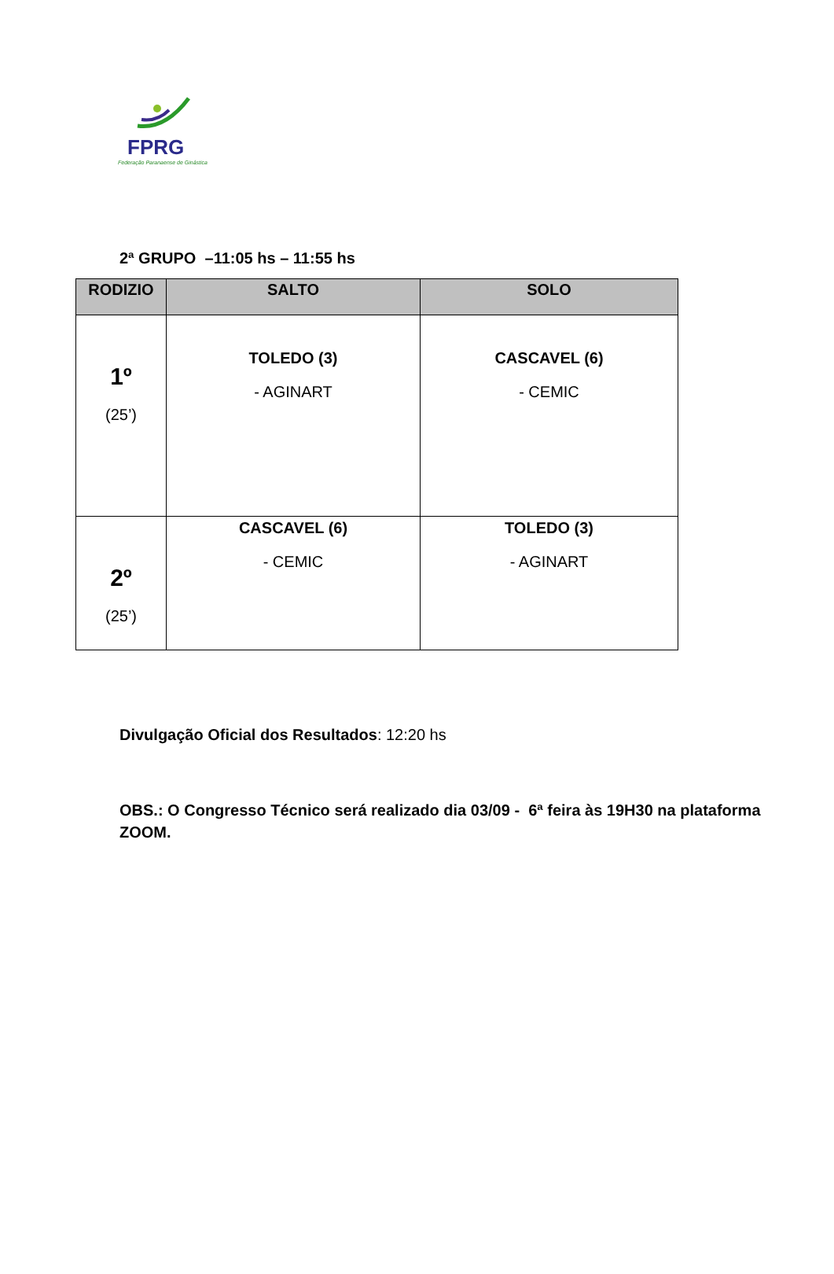FPRG
Federação Paranaense de Ginástica
2ª GRUPO –11:05 hs – 11:55 hs
| RODIZIO | SALTO | SOLO |
| --- | --- | --- |
| 1º (25’) | TOLEDO (3) - AGINART | CASCAVEL (6) - CEMIC |
| 2º (25’) | CASCAVEL (6) - CEMIC | TOLEDO (3) - AGINART |
Divulgação Oficial dos Resultados: 12:20 hs
OBS.: O Congresso Técnico será realizado dia 03/09 - 6ª feira às 19H30 na plataforma ZOOM.